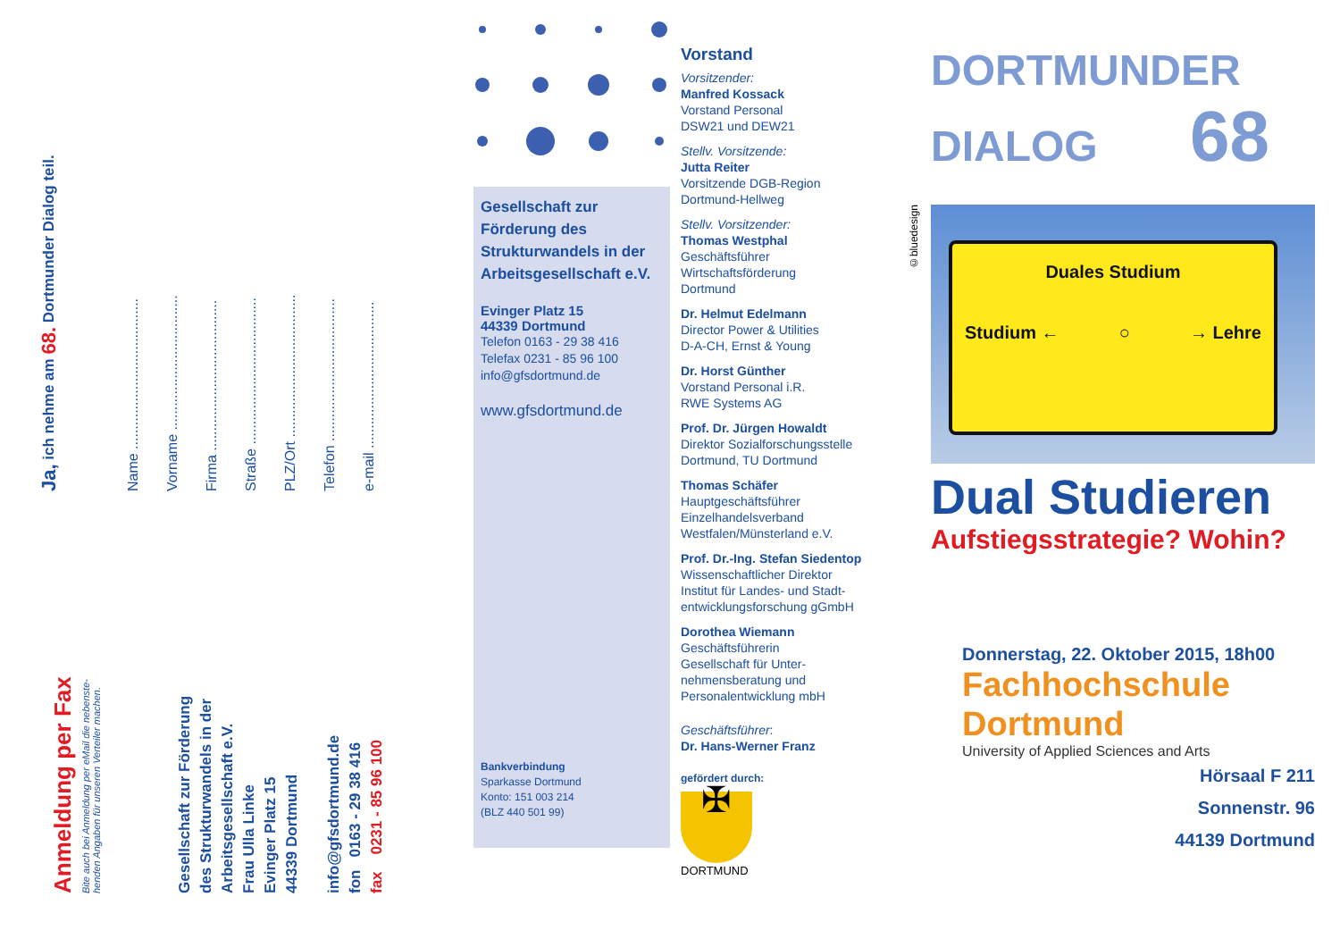Ja, ich nehme am 68. Dortmunder Dialog teil.
Name ......................................
Vorname ..................................
Firma ......................................
Straße .....................................
PLZ/Ort ....................................
Telefon ....................................
e-mail .....................................
Anmeldung per Fax
Bite auch bei Anmeldung per eMail die nebenste-
henden Angaben für unseren Verteiler machen.
Gesellschaft zur Förderung
des Strukturwandels in der
Arbeitsgesellschaft e.V.
Frau Ulla Linke
Evinger Platz 15
44339 Dortmund
info@gfsdortmund.de
fon 0163 - 29 38 416
fax 0231 - 85 96 100
Gesellschaft zur Förderung des Strukturwandels in der Arbeitsgesellschaft e.V.
Evinger Platz 15
44339 Dortmund
Telefon 0163 - 29 38 416
Telefax 0231 - 85 96 100
info@gfsdortmund.de
www.gfsdortmund.de
Bankverbindung
Sparkasse Dortmund
Konto: 151 003 214
(BLZ 440 501 99)
Vorstand
Vorsitzender:
Manfred Kossack
Vorstand Personal
DSW21 und DEW21
Stellv. Vorsitzende:
Jutta Reiter
Vorsitzende DGB-Region
Dortmund-Hellweg
Stellv. Vorsitzender:
Thomas Westphal
Geschäftsführer
Wirtschaftsförderung
Dortmund
Dr. Helmut Edelmann
Director Power & Utilities
D-A-CH, Ernst & Young
Dr. Horst Günther
Vorstand Personal i.R.
RWE Systems AG
Prof. Dr. Jürgen Howaldt
Direktor Sozialforschungsstelle
Dortmund, TU Dortmund
Thomas Schäfer
Hauptgeschäftsführer
Einzelhandelsverband
Westfalen/Münsterland e.V.
Prof. Dr.-Ing. Stefan Siedentop
Wissenschaftlicher Direktor
Institut für Landes- und Stadt-
entwicklungsforschung gGmbH
Dorothea Wiemann
Geschäftsführerin
Gesellschaft für Unter-
nehmensberatung und
Personalentwicklung mbH
Geschäftsführer:
Dr. Hans-Werner Franz
gefördert durch:
✠
DORTMUND
DORTMUNDER
DIALOG 68
©bluedesign
Duales Studium
Studium ← ○ → Lehre
Dual Studieren
Aufstiegsstrategie? Wohin?
Donnerstag, 22. Oktober 2015, 18h00
Fachhochschule
Dortmund
University of Applied Sciences and Arts
Hörsaal F 211
Sonnenstr. 96
44139 Dortmund